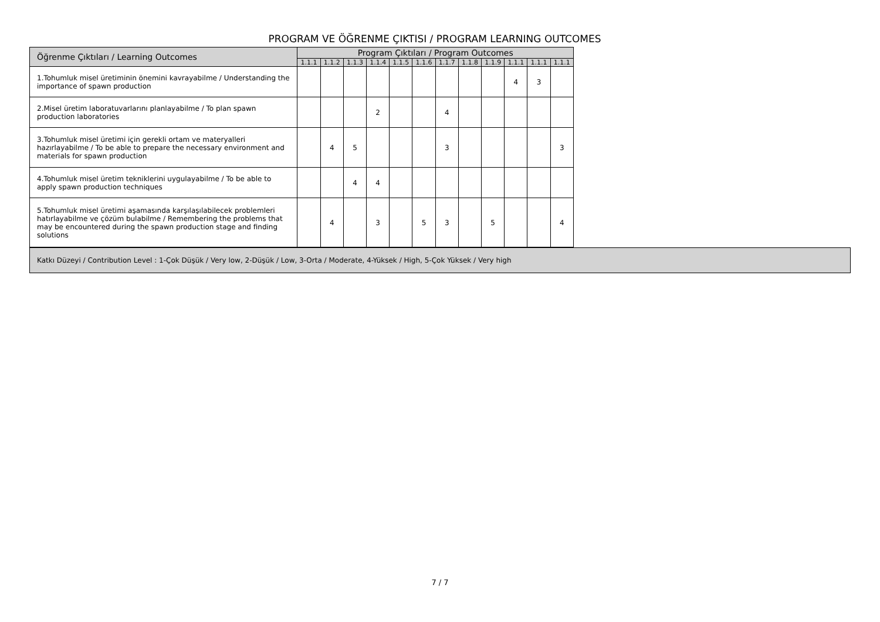PROGRAM VE ÖĞRENME ÇIKTISI / PROGRAM LEARNING OUTCOMES
| Öğrenme Çıktıları / Learning Outcomes | Program Çıktıları / Program Outcomes | | | | | | | | | | | |
| --- | --- | --- | --- | --- | --- | --- | --- | --- | --- | --- | --- | --- |
| | 1.1.1 | 1.1.2 | 1.1.3 | 1.1.4 | 1.1.5 | 1.1.6 | 1.1.7 | 1.1.8 | 1.1.9 | 1.1.1 | 1.1.1 | 1.1.1 |
| 1.Tohumluk misel üretiminin önemini kavrayabilme / Understanding the importance of spawn production | | | | | | | | | | 4 | 3 | |
| 2.Misel üretim laboratuvarlarını planlayabilme / To plan spawn production laboratories | | | | 2 | | | 4 | | | | | |
| 3.Tohumluk misel üretimi için gerekli ortam ve materyalleri hazırlayabilme / To be able to prepare the necessary environment and materials for spawn production | | 4 | 5 | | | | 3 | | | | | 3 |
| 4.Tohumluk misel üretim tekniklerini uygulayabilme / To be able to apply spawn production techniques | | | 4 | 4 | | | | | | | | |
| 5.Tohumluk misel üretimi aşamasında karşılaşılabilecek problemleri hatırlayabilme ve çözüm bulabilme / Remembering the problems that may be encountered during the spawn production stage and finding solutions | | 4 | | 3 | | 5 | 3 | | 5 | | | 4 |
Katkı Düzeyi / Contribution Level : 1-Çok Düşük / Very low, 2-Düşük / Low, 3-Orta / Moderate, 4-Yüksek / High, 5-Çok Yüksek / Very high
7 / 7